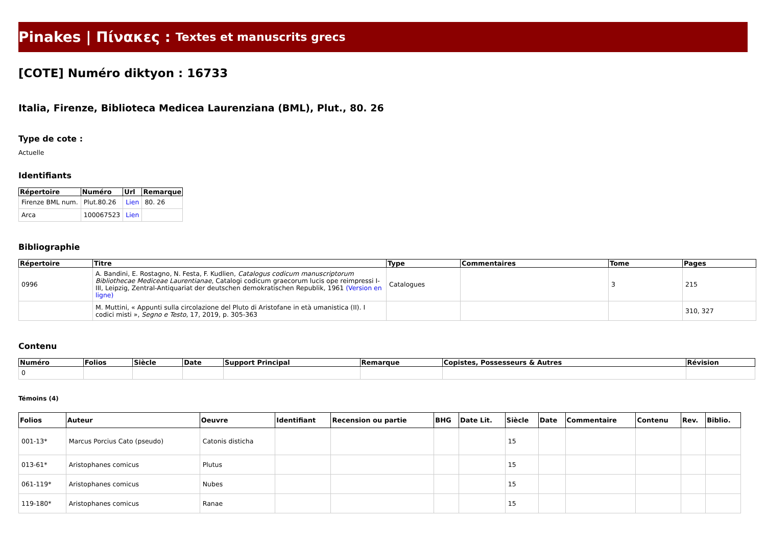Pinakes | Πίνακες : Textes et manuscrits grecs
[COTE] Numéro diktyon : 16733
Italia, Firenze, Biblioteca Medicea Laurenziana (BML), Plut., 80. 26
Type de cote :
Actuelle
Identifiants
| Répertoire | Numéro | Url | Remarque |
| --- | --- | --- | --- |
| Firenze BML num. | Plut.80.26 | Lien | 80. 26 |
| Arca | 100067523 | Lien | |
Bibliographie
| Répertoire | Titre | Type | Commentaires | Tome | Pages |
| --- | --- | --- | --- | --- | --- |
| 0996 | A. Bandini, E. Rostagno, N. Festa, F. Kudlien, Catalogus codicum manuscriptorum Bibliothecae Mediceae Laurentianae , Catalogi codicum graecorum lucis ope reimpressi I-III, Leipzig, Zentral-Antiquariat der deutschen demokratischen Republik, 1961 (Version en ligne) | Catalogues | | 3 | 215 |
| | M. Muttini, « Appunti sulla circolazione del Pluto di Aristofane in età umanistica (II). I codici misti », Segno e Testo , 17, 2019, p. 305-363 | | | | 310, 327 |
Contenu
| Numéro | Folios | Siècle | Date | Support Principal | Remarque | Copistes, Possesseurs & Autres | Révision |
| --- | --- | --- | --- | --- | --- | --- | --- |
| 0 | | | | | | | |
Témoins (4)
| Folios | Auteur | Oeuvre | Identifiant | Recension ou partie | BHG | Date Lit. | Siècle | Date | Commentaire | Contenu | Rev. | Biblio. |
| --- | --- | --- | --- | --- | --- | --- | --- | --- | --- | --- | --- | --- |
| 001-13* | Marcus Porcius Cato (pseudo) | Catonis disticha | | | | | 15 | | | | | |
| 013-61* | Aristophanes comicus | Plutus | | | | | 15 | | | | | |
| 061-119* | Aristophanes comicus | Nubes | | | | | 15 | | | | | |
| 119-180* | Aristophanes comicus | Ranae | | | | | 15 | | | | | |